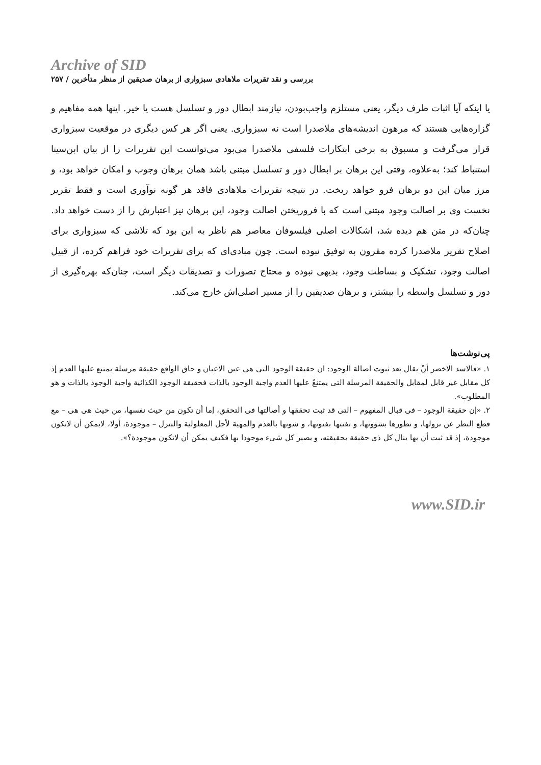Archive of SID
بررسی و نقد تقریرات ملاهادی سبزواری از برهان صدیقین از منظر متأخرین / ۲۵۷
یا اینکه آیا اثبات طرف دیگر، یعنی مستلزم واجب‌بودن، نیازمند ابطال دور و تسلسل هست یا خیر. اینها همه مفاهیم و گزاره‌هایی هستند که مرهون اندیشه‌های ملاصدرا است نه سبزواری. یعنی اگر هر کس دیگری در موقعیت سبزواری قرار می‌گرفت و مسبوق به برخی ابتکارات فلسفی ملاصدرا می‌بود می‌توانست این تقریرات را از بیان ابن‌سینا استنباط کند؛ به‌علاوه، وقتی این برهان بر ابطال دور و تسلسل مبتنی باشد همان برهان وجوب و امکان خواهد بود، و مرز میان این دو برهان فرو خواهد ریخت. در نتیجه تقریرات ملاهادی فاقد هر گونه نوآوری است و فقط تقریر نخست وی بر اصالت وجود مبتنی است که با فروریختن اصالت وجود، این برهان نیز اعتبارش را از دست خواهد داد. چنان‌که در متن هم دیده شد، اشکالات اصلی فیلسوفان معاصر هم ناظر به این بود که تلاشی که سبزواری برای اصلاح تقریر ملاصدرا کرده مقرون به توفیق نبوده است. چون مبادی‌ای که برای تقریرات خود فراهم کرده، از قبیل اصالت وجود، تشکیک و بساطت وجود، بدیهی نبوده و محتاج تصورات و تصدیقات دیگر است، چنان‌که بهره‌گیری از دور و تسلسل واسطه را بیشتر، و برهان صدیقین را از مسیر اصلی‌اش خارج می‌کند.
پی‌نوشت‌ها
۱. «فالاسد الاخصر أنْ یقال بعد ثبوت اصالة الوجود: ان حقیقة الوجود التی هی عین الاعیان و حاق الواقع حقیقة مرسلة یمتنع علیها العدم إذ کل مقابل غیر قابل لمقابل والحقیقة المرسلة التی یمتنعُ علیها العدم واجبة الوجود بالذات فحقیقة الوجود الکذائیة واجبة الوجود بالذات و هو المطلوب».
۲. «إن حقیقة الوجود – فی قبال المفهوم – التی قد ثبت تحققها و أصالتها فی التحقق، إما أن تکون من حیث نفسها، من حیث هی هی – مع قطع النظر عن نزولها، و تطورها بشؤونها، و تفننها بفنونها، و شوبها بالعدم والمهیة لأجل المعلولیة والتنزل – موجودة، أولا، لایمکن أن لاتکون موجودة، إذ قد ثبت أن بها ینال کل ذی حقیقة بحقیقته، و یصیر کل شیء موجودا بها فکیف یمکن أن لاتکون موجودة؟».
www.SID.ir